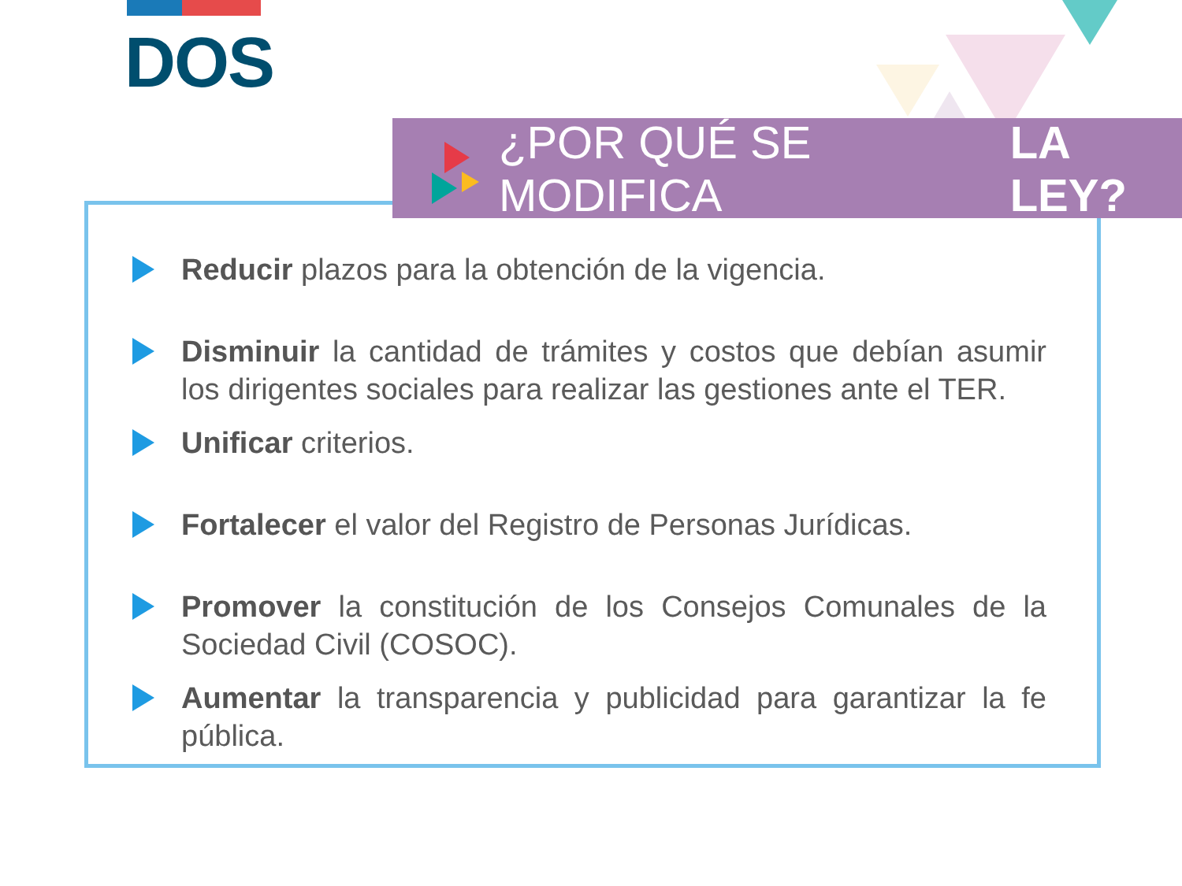DOS
¿POR QUÉ SE MODIFICA LA LEY?
Reducir plazos para la obtención de la vigencia.
Disminuir la cantidad de trámites y costos que debían asumir los dirigentes sociales para realizar las gestiones ante el TER.
Unificar criterios.
Fortalecer el valor del Registro de Personas Jurídicas.
Promover la constitución de los Consejos Comunales de la Sociedad Civil (COSOC).
Aumentar la transparencia y publicidad para garantizar la fe pública.